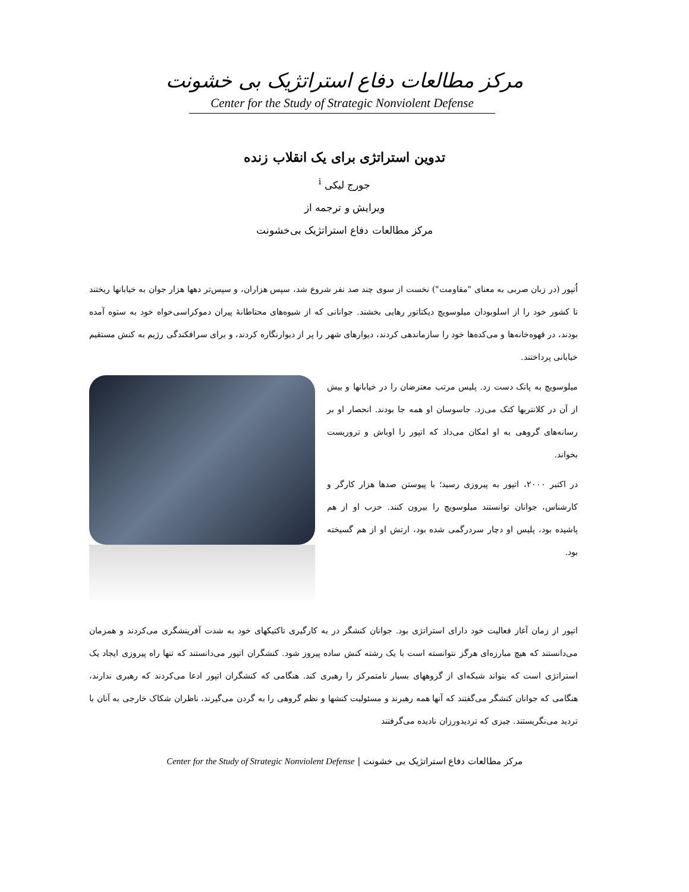مرکز مطالعات دفاع استراتژیک بی خشونت
Center for the Study of Strategic Nonviolent Defense
تدوین استراتژی برای یک انقلاب زنده
جورج لیکی <sup>i</sup>
ویرایش و ترجمه از
مرکز مطالعات دفاع استراتژیک بی‌خشونت
اُتپور (در زبان صربی به معنای "مقاومت") نخست از سوی چند صد نفر شروع شد، سپس هزاران، و سپس‌تر دهها هزار جوان به خیابانها ریختند تا کشور خود را از اسلوبودان میلوسویچ دیکتاتور رهایی بخشند. جوانانی که از شیوه‌های محتاطانهٔ پیران دموکراسی‌خواه خود به ستوه آمده بودند، در قهوه‌خانه‌ها و می‌کده‌ها خود را سازماندهی کردند، دیوارهای شهر را پر از دیوارنگاره کردند، و برای سرافکندگی رژیم به کنش مستقیم خیابانی پرداختند.
میلوسویچ به پاتک دست زد. پلیس مرتب معترضان را در خیابانها و بیش از آن در کلانتریها کتک می‌زد. جاسوسان او همه جا بودند. انحصار او بر رسانه‌های گروهی به او امکان می‌داد که اتپور را اوباش و تروریست بخواند.
در اکتبر ۲۰۰۰، اتپور به پیروزی رسید؛ با پیوستن صدها هزار کارگر و کارشناس، جوانان توانستند میلوسویچ را بیرون کنند. حزب او از هم پاشیده بود، پلیس او دچار سردرگمی شده بود، ارتش او از هم گسیخته بود.
اتپور از زمان آغاز فعالیت خود دارای استراتژی بود. جوانان کنشگر در به کارگیری تاکتیکهای خود به شدت آفرینشگری می‌کردند و همزمان می‌دانستند که هیچ مبارزه‌ای هرگز نتوانسته است با یک رشته کنش ساده پیروز شود. کنشگران اتپور می‌دانستند که تنها راه پیروزی ایجاد یک استراتژی است که بتواند شبکه‌ای از گروههای بسیار نامتمرکز را رهبری کند. هنگامی که کنشگران اتپور ادعا می‌کردند که رهبری ندارند، هنگامی که جوانان کنشگر می‌گفتند که آنها همه رهبرند و مسئولیت کنشها و نظم گروهی را به گردن می‌گیرند، ناظران شکاک خارجی به آنان با تردید می‌نگریستند. چیزی که تردیدورزان نادیده می‌گرفتند
مرکز مطالعات دفاع استراتژیک بی خشونت | Center for the Study of Strategic Nonviolent Defense